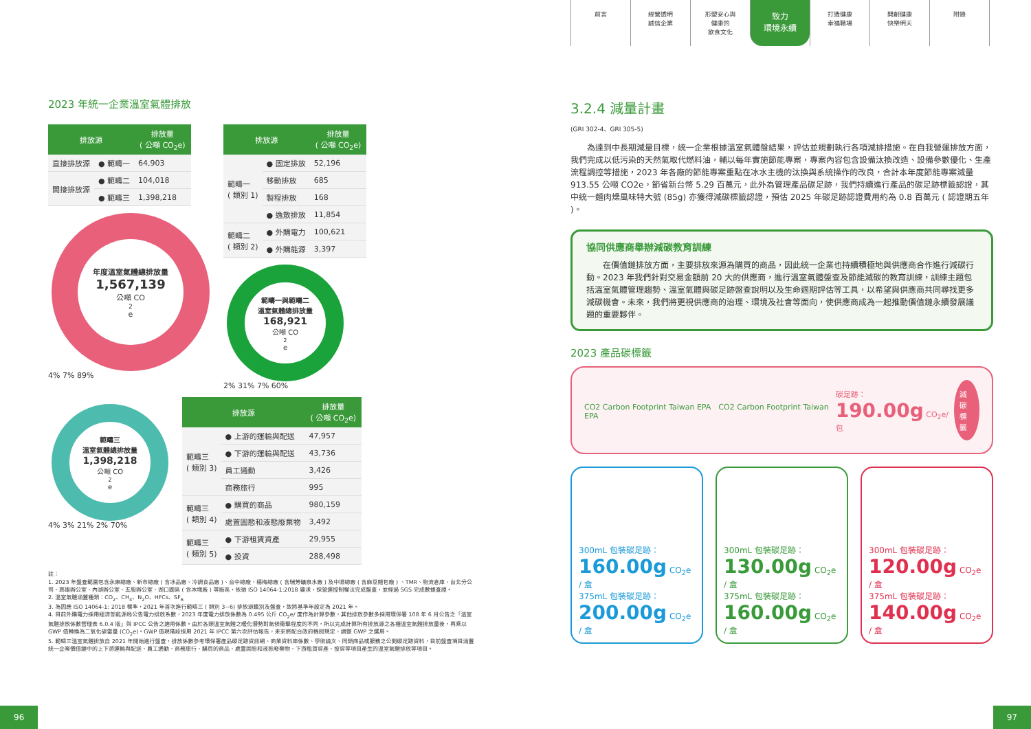2023 年統一企業溫室氣體排放
| 排放源 | | 排放量 ( 公噸 CO<sub>2</sub>e) |
| --- | --- | --- |
| 直接排放源 | ● 範疇一 | 64,903 |
| 間接排放源 | ● 範疇二 | 104,018 |
| | ● 範疇三 | 1,398,218 |
年度溫室氣體總排放量
1,567,139
公噸 CO<sub>2</sub>e
4% 7% 89%
| 排放源 | | 排放量 ( 公噸 CO<sub>2</sub>e) |
| --- | --- | --- |
| 範疇一 ( 類別 1) | ● 固定排放 | 52,196 |
| | 移動排放 | 685 |
| | 製程排放 | 168 |
| | ● 逸散排放 | 11,854 |
| 範疇二 ( 類別 2) | ● 外購電力 | 100,621 |
| | ● 外購能源 | 3,397 |
範疇一與範疇二
溫室氣體總排放量
168,921
公噸 CO<sub>2</sub>e
2% 31% 7% 60%
範疇三
溫室氣體總排放量
1,398,218
公噸 CO<sub>2</sub>e
4% 3% 21% 2% 70%
| 排放源 | | 排放量 ( 公噸 CO<sub>2</sub>e) |
| --- | --- | --- |
| 範疇三 ( 類別 3) | ● 上游的運輸與配送 | 47,957 |
| | ● 下游的運輸與配送 | 43,736 |
| | 員工通勤 | 3,426 |
| | 商務旅行 | 995 |
| 範疇三 ( 類別 4) | ● 購買的商品 | 980,159 |
| | 處置固態和液態廢棄物 | 3,492 |
| 範疇三 ( 類別 5) | ● 下游租賃資產 | 29,955 |
| | ● 投資 | 288,498 |
註：
1. 2023 年盤查範圍包含永康總廠、新市總廠 ( 含冰品廠、冷調食品廠 )、台中總廠、楊梅總廠 ( 含瑞芳礦泉水廠 ) 及中壢總廠 ( 含麻豆麵包廠 ) 、TMR、物流倉庫、台北分公司、高雄辦公室、內湖辦公室、五股辦公室、湖口園區 ( 含冰塊廠 ) 等廠區，依循 ISO 14064-1:2018 要求，採營運控制權法完成盤查，並經過 SGS 完成數據查證。
2. 溫室氣體涵蓋種類：CO<sub>2</sub>、CH<sub>4</sub>、N<sub>2</sub>O、HFCs、SF<sub>6</sub>
3. 為因應 ISO 14064-1: 2018 標準，2021 年首次進行範疇三 ( 類別 3~6) 排放源鑑別及盤查，故將基準年設定為 2021 年。
4. 目前外購電力採用經濟部能源局公告電力排放系數，2023 年度電力排放係數為 0.495 公斤 CO<sub>2</sub>e/ 度作為計算參數，其他排放參數多採用環保署 108 年 6 月公告之「溫室氣體排放係數管理表 6.0.4 版」與 IPCC 公告之適用係數。由於各類溫室氣體之暖化潛勢對氣候衝擊程度的不同，所以完成計算所有排放源之各種溫室氣體排放量後，再乘以 GWP 值轉換為二氧化碳當量 (CO<sub>2</sub>e)。GWP 值現階段採用 2021 年 IPCC 第六次評估報告，未來將配合政府機關規定，調整 GWP 之選用。
5. 範疇三溫室氣體排放自 2021 年開始進行盤查，排放係數參考環保署產品碳足跡資訊網、商業資料庫係數、學術論文、同類商品或服務之公開碳足跡資料，目前盤查項目涵蓋統一企業價值鏈中的上下游運輸與配送、員工通勤、商務旅行、購買的商品、處置固態和液態廢棄物、下游租賃資產、投資等項目產生的溫室氣體排放等項目。
前言 經營透明
誠信企業
形塑安心與
健康的
飲食文化
致力
環境永續
打造健康
幸福職場
開創健康
快樂明天
附錄
3.2.4 減量計畫
(GRI 302-4、GRI 305-5)
　　為達到中長期減量目標，統一企業根據溫室氣體盤結果，評估並規劃執行各項減排措施。在自我營運排放方面，我們完成以低污染的天然氣取代燃料油，輔以每年實施節能專案，專案內容包含設備汰換改造、設備參數優化、生產流程調控等措施，2023 年各廠的節能專案重點在冰水主機的汰換與系統操作的改良，合計本年度節能專案減量 913.55 公噸 CO2e，節省新台幣 5.29 百萬元，此外為管理產品碳足跡，我們持續進行產品的碳足跡標籤認證，其中統一麵肉燥風味特大號 (85g) 亦獲得減碳標籤認證，預估 2025 年碳足跡認證費用約為 0.8 百萬元 ( 認證期五年 )。
協同供應商舉辦減碳教育訓練
　　在價值鏈排放方面，主要排放來源為購買的商品，因此統一企業也持續積極地與供應商合作進行減碳行動。2023 年我們針對交易金額前 20 大的供應商，進行溫室氣體盤查及節能減碳的教育訓練，訓練主題包括溫室氣體管理趨勢、溫室氣體與碳足跡盤查說明以及生命週期評估等工具，以希望與供應商共同尋找更多減碳機會。未來，我們將更視供應商的治理、環境及社會等面向，使供應商成為一起推動價值鏈永續發展議題的重要夥伴。
2023 產品碳標籤
CO2 Carbon Footprint Taiwan EPA　CO2 Carbon Footprint Taiwan EPA
碳足跡：
190.00g CO<sub>2</sub>e/ 包
減碳
標籤
300mL 包裝碳足跡：
160.00g CO<sub>2</sub>e / 盒
375mL 包裝碳足跡：
200.00g CO<sub>2</sub>e / 盒
300mL 包裝碳足跡：
130.00g CO<sub>2</sub>e / 盒
375mL 包裝碳足跡：
160.00g CO<sub>2</sub>e / 盒
300mL 包裝碳足跡：
120.00g CO<sub>2</sub>e / 盒
375mL 包裝碳足跡：
140.00g CO<sub>2</sub>e / 盒
96 97